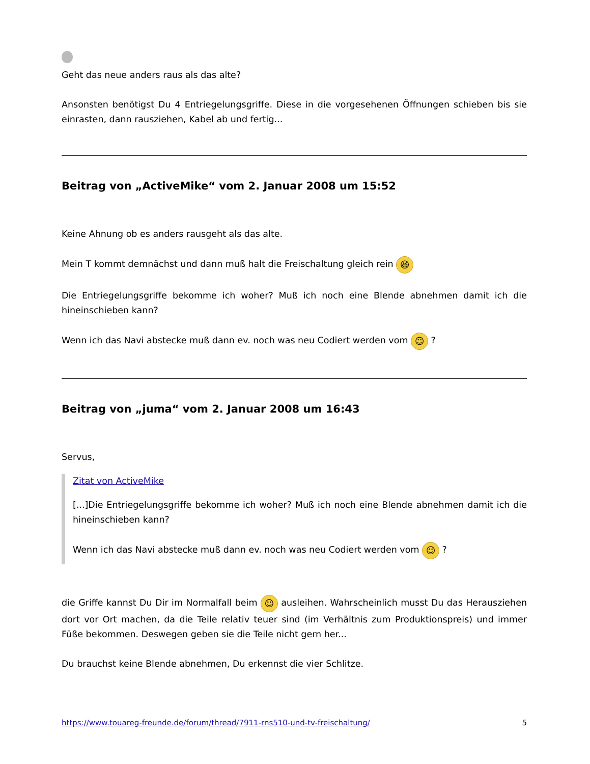Geht das neue anders raus als das alte?
Ansonsten benötigst Du 4 Entriegelungsgriffe. Diese in die vorgesehenen Öffnungen schieben bis sie einrasten, dann rausziehen, Kabel ab und fertig...
Beitrag von „ActiveMike“ vom 2. Januar 2008 um 15:52
Keine Ahnung ob es anders rausgeht als das alte.
Mein T kommt demnächst und dann muß halt die Freischaltung gleich rein 😆
Die Entriegelungsgriffe bekomme ich woher? Muß ich noch eine Blende abnehmen damit ich die hineinschieben kann?
Wenn ich das Navi abstecke muß dann ev. noch was neu Codiert werden vom ☺ ?
Beitrag von „juma“ vom 2. Januar 2008 um 16:43
Servus,
Zitat von ActiveMike
[...]Die Entriegelungsgriffe bekomme ich woher? Muß ich noch eine Blende abnehmen damit ich die hineinschieben kann?
Wenn ich das Navi abstecke muß dann ev. noch was neu Codiert werden vom ☺ ?
die Griffe kannst Du Dir im Normalfall beim ☺ ausleihen. Wahrscheinlich musst Du das Herausziehen dort vor Ort machen, da die Teile relativ teuer sind (im Verhältnis zum Produktionspreis) und immer Füße bekommen. Deswegen geben sie die Teile nicht gern her...
Du brauchst keine Blende abnehmen, Du erkennst die vier Schlitze.
https://www.touareg-freunde.de/forum/thread/7911-rns510-und-tv-freischaltung/ 5